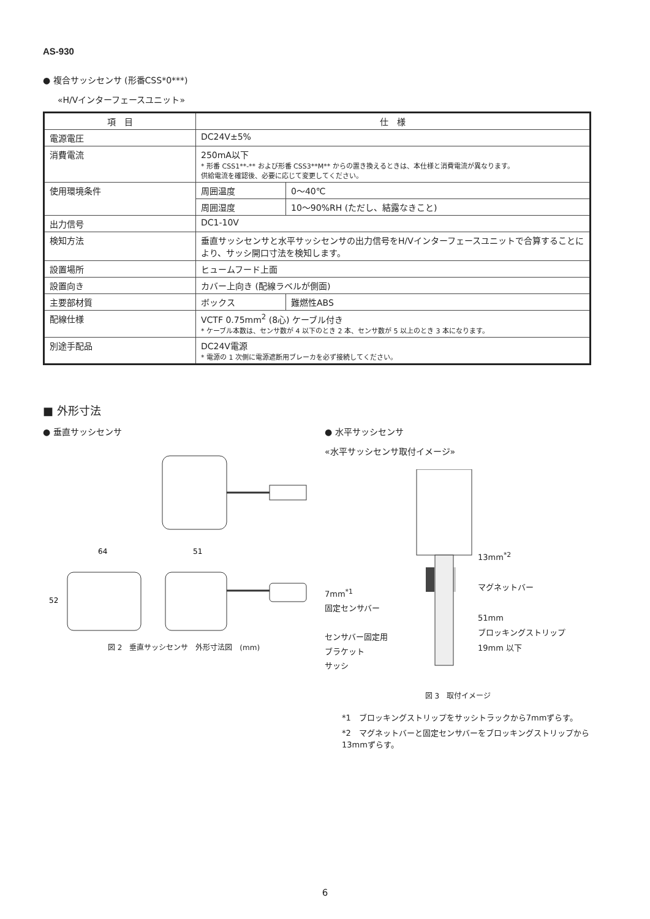AS-930
● 複合サッシセンサ (形番CSS*0***)
«H/Vインターフェースユニット»
| 項 目 | 仕 様 | |
| --- | --- | --- |
| 電源電圧 | DC24V±5% | |
| 消費電流 | 250mA以下 * 形番 CSS1**-** および形番 CSS3**M** からの置き換えるときは、本仕様と消費電流が異なります。 供給電流を確認後、必要に応じて変更してください。 | |
| 使用環境条件 | 周囲温度 | 0〜40℃ |
| | 周囲湿度 | 10〜90%RH (ただし、結露なきこと) |
| 出力信号 | DC1-10V | |
| 検知方法 | 垂直サッシセンサと水平サッシセンサの出力信号をH/Vインターフェースユニットで合算することにより、サッシ開口寸法を検知します。 | |
| 設置場所 | ヒュームフード上面 | |
| 設置向き | カバー上向き (配線ラベルが側面) | |
| 主要部材質 | ボックス | 難燃性ABS |
| 配線仕様 | VCTF 0.75mm<sup>2</sup> (8心) ケーブル付き * ケーブル本数は、センサ数が 4 以下のとき 2 本、センサ数が 5 以上のとき 3 本になります。 | |
| 別途手配品 | DC24V電源 * 電源の 1 次側に電源遮断用ブレーカを必ず接続してください。 | |
■ 外形寸法
● 垂直サッシセンサ
64
51
52
図 2　垂直サッシセンサ　外形寸法図　(mm)
● 水平サッシセンサ
«水平サッシセンサ取付イメージ»
7mm<sup>*1</sup>
固定センサバー
センサバー固定用
ブラケット
サッシ
13mm<sup>*2</sup>
マグネットバー
51mm
ブロッキングストリップ
19mm 以下
図 3　取付イメージ
*1　ブロッキングストリップをサッシトラックから7mmずらす。
*2　マグネットバーと固定センサバーをブロッキングストリップから13mmずらす。
6